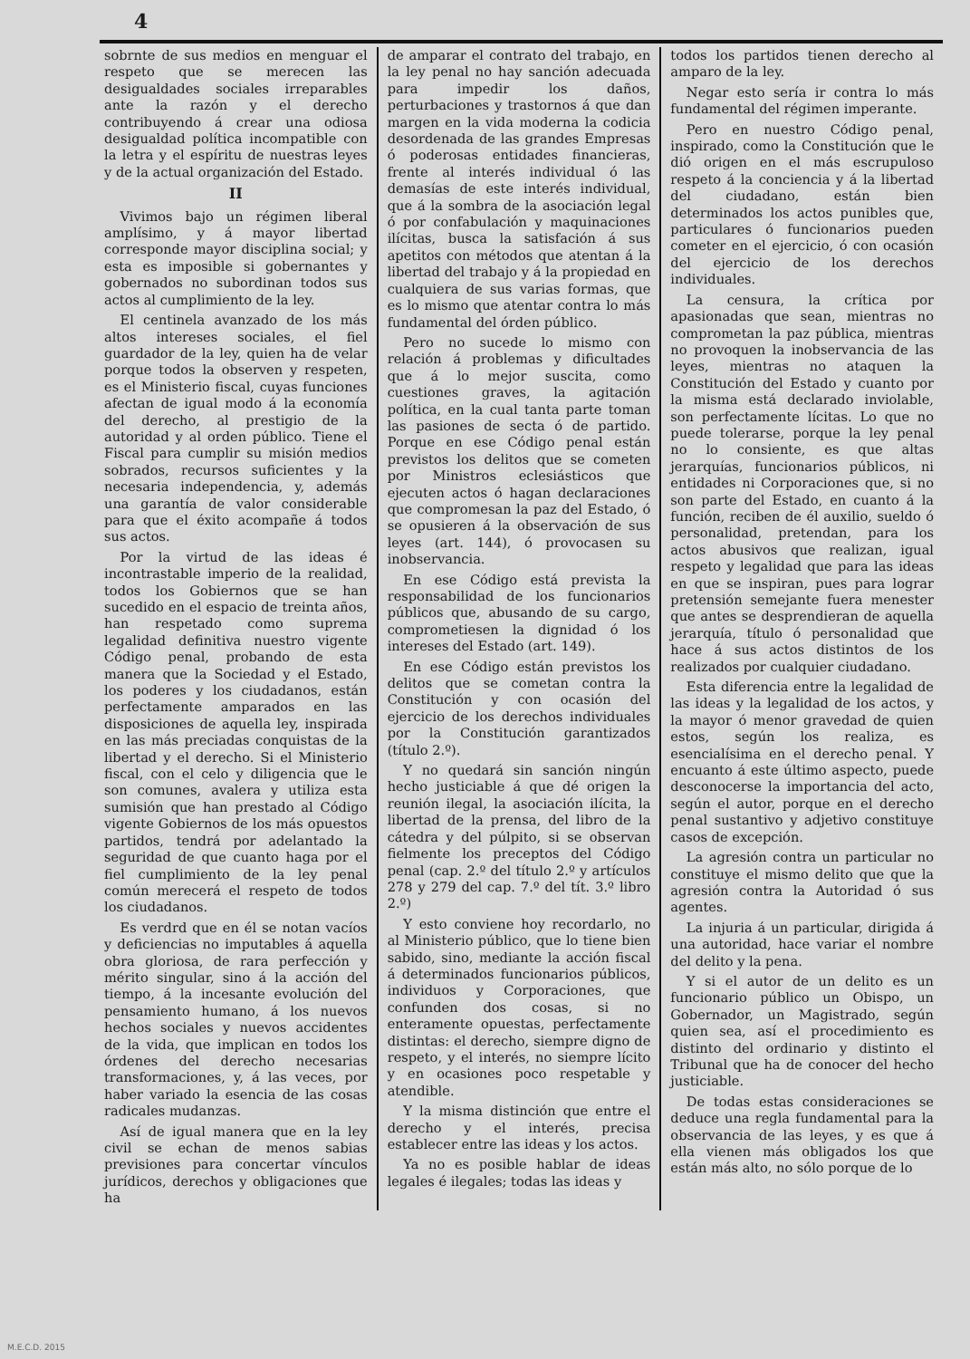4
sobrnte de sus medios en menguar el respeto que se merecen las desigualdades sociales irreparables ante la razón y el derecho contribuyendo á crear una odiosa desigualdad política incompatible con la letra y el espíritu de nuestras leyes y de la actual organización del Estado.
II
Vivimos bajo un régimen liberal amplísimo, y á mayor libertad corresponde mayor disciplina social; y esta es imposible si gobernantes y gobernados no subordinan todos sus actos al cumplimiento de la ley.
El centinela avanzado de los más altos intereses sociales, el fiel guardador de la ley, quien ha de velar porque todos la observen y respeten, es el Ministerio fiscal, cuyas funciones afectan de igual modo á la economía del derecho, al prestigio de la autoridad y al orden público. Tiene el Fiscal para cumplir su misión medios sobrados, recursos suficientes y la necesaria independencia, y, además una garantía de valor considerable para que el éxito acompañe á todos sus actos.
Por la virtud de las ideas é incontrastable imperio de la realidad, todos los Gobiernos que se han sucedido en el espacio de treinta años, han respetado como suprema legalidad definitiva nuestro vigente Código penal, probando de esta manera que la Sociedad y el Estado, los poderes y los ciudadanos, están perfectamente amparados en las disposiciones de aquella ley, inspirada en las más preciadas conquistas de la libertad y el derecho. Si el Ministerio fiscal, con el celo y diligencia que le son comunes, avalera y utiliza esta sumisión que han prestado al Código vigente Gobiernos de los más opuestos partidos, tendrá por adelantado la seguridad de que cuanto haga por el fiel cumplimiento de la ley penal común merecerá el respeto de todos los ciudadanos.
Es verdrd que en él se notan vacíos y deficiencias no imputables á aquella obra gloriosa, de rara perfección y mérito singular, sino á la acción del tiempo, á la incesante evolución del pensamiento humano, á los nuevos hechos sociales y nuevos accidentes de la vida, que implican en todos los órdenes del derecho necesarias transformaciones, y, á las veces, por haber variado la esencia de las cosas radicales mudanzas.
Así de igual manera que en la ley civil se echan de menos sabias previsiones para concertar vínculos jurídicos, derechos y obligaciones que ha
de amparar el contrato del trabajo, en la ley penal no hay sanción adecuada para impedir los daños, perturbaciones y trastornos á que dan margen en la vida moderna la codicia desordenada de las grandes Empresas ó poderosas entidades financieras, frente al interés individual ó las demasías de este interés individual, que á la sombra de la asociación legal ó por confabulación y maquinaciones ilícitas, busca la satisfación á sus apetitos con métodos que atentan á la libertad del trabajo y á la propiedad en cualquiera de sus varias formas, que es lo mismo que atentar contra lo más fundamental del órden público.
Pero no sucede lo mismo con relación á problemas y dificultades que á lo mejor suscita, como cuestiones graves, la agitación política, en la cual tanta parte toman las pasiones de secta ó de partido. Porque en ese Código penal están previstos los delitos que se cometen por Ministros eclesiásticos que ejecuten actos ó hagan declaraciones que compromesan la paz del Estado, ó se opusieren á la observación de sus leyes (art. 144), ó provocasen su inobservancia.
En ese Código está prevista la responsabilidad de los funcionarios públicos que, abusando de su cargo, comprometiesen la dignidad ó los intereses del Estado (art. 149).
En ese Código están previstos los delitos que se cometan contra la Constitución y con ocasión del ejercicio de los derechos individuales por la Constitución garantizados (título 2.º).
Y no quedará sin sanción ningún hecho justiciable á que dé origen la reunión ilegal, la asociación ilícita, la libertad de la prensa, del libro de la cátedra y del púlpito, si se observan fielmente los preceptos del Código penal (cap. 2.º del título 2.º y artículos 278 y 279 del cap. 7.º del tít. 3.º libro 2.º)
Y esto conviene hoy recordarlo, no al Ministerio público, que lo tiene bien sabido, sino, mediante la acción fiscal á determinados funcionarios públicos, individuos y Corporaciones, que confunden dos cosas, si no enteramente opuestas, perfectamente distintas: el derecho, siempre digno de respeto, y el interés, no siempre lícito y en ocasiones poco respetable y atendible.
Y la misma distinción que entre el derecho y el interés, precisa establecer entre las ideas y los actos.
Ya no es posible hablar de ideas legales é ilegales; todas las ideas y
todos los partidos tienen derecho al amparo de la ley.
Negar esto sería ir contra lo más fundamental del régimen imperante.
Pero en nuestro Código penal, inspirado, como la Constitución que le dió origen en el más escrupuloso respeto á la conciencia y á la libertad del ciudadano, están bien determinados los actos punibles que, particulares ó funcionarios pueden cometer en el ejercicio, ó con ocasión del ejercicio de los derechos individuales.
La censura, la crítica por apasionadas que sean, mientras no comprometan la paz pública, mientras no provoquen la inobservancia de las leyes, mientras no ataquen la Constitución del Estado y cuanto por la misma está declarado inviolable, son perfectamente lícitas. Lo que no puede tolerarse, porque la ley penal no lo consiente, es que altas jerarquías, funcionarios públicos, ni entidades ni Corporaciones que, si no son parte del Estado, en cuanto á la función, reciben de él auxilio, sueldo ó personalidad, pretendan, para los actos abusivos que realizan, igual respeto y legalidad que para las ideas en que se inspiran, pues para lograr pretensión semejante fuera menester que antes se desprendieran de aquella jerarquía, título ó personalidad que hace á sus actos distintos de los realizados por cualquier ciudadano.
Esta diferencia entre la legalidad de las ideas y la legalidad de los actos, y la mayor ó menor gravedad de quien estos, según los realiza, es esencialísima en el derecho penal. Y encuanto á este último aspecto, puede desconocerse la importancia del acto, según el autor, porque en el derecho penal sustantivo y adjetivo constituye casos de excepción.
La agresión contra un particular no constituye el mismo delito que que la agresión contra la Autoridad ó sus agentes.
La injuria á un particular, dirigida á una autoridad, hace variar el nombre del delito y la pena.
Y si el autor de un delito es un funcionario público un Obispo, un Gobernador, un Magistrado, según quien sea, así el procedimiento es distinto del ordinario y distinto el Tribunal que ha de conocer del hecho justiciable.
De todas estas consideraciones se deduce una regla fundamental para la observancia de las leyes, y es que á ella vienen más obligados los que están más alto, no sólo porque de lo
M.E.C.D. 2015